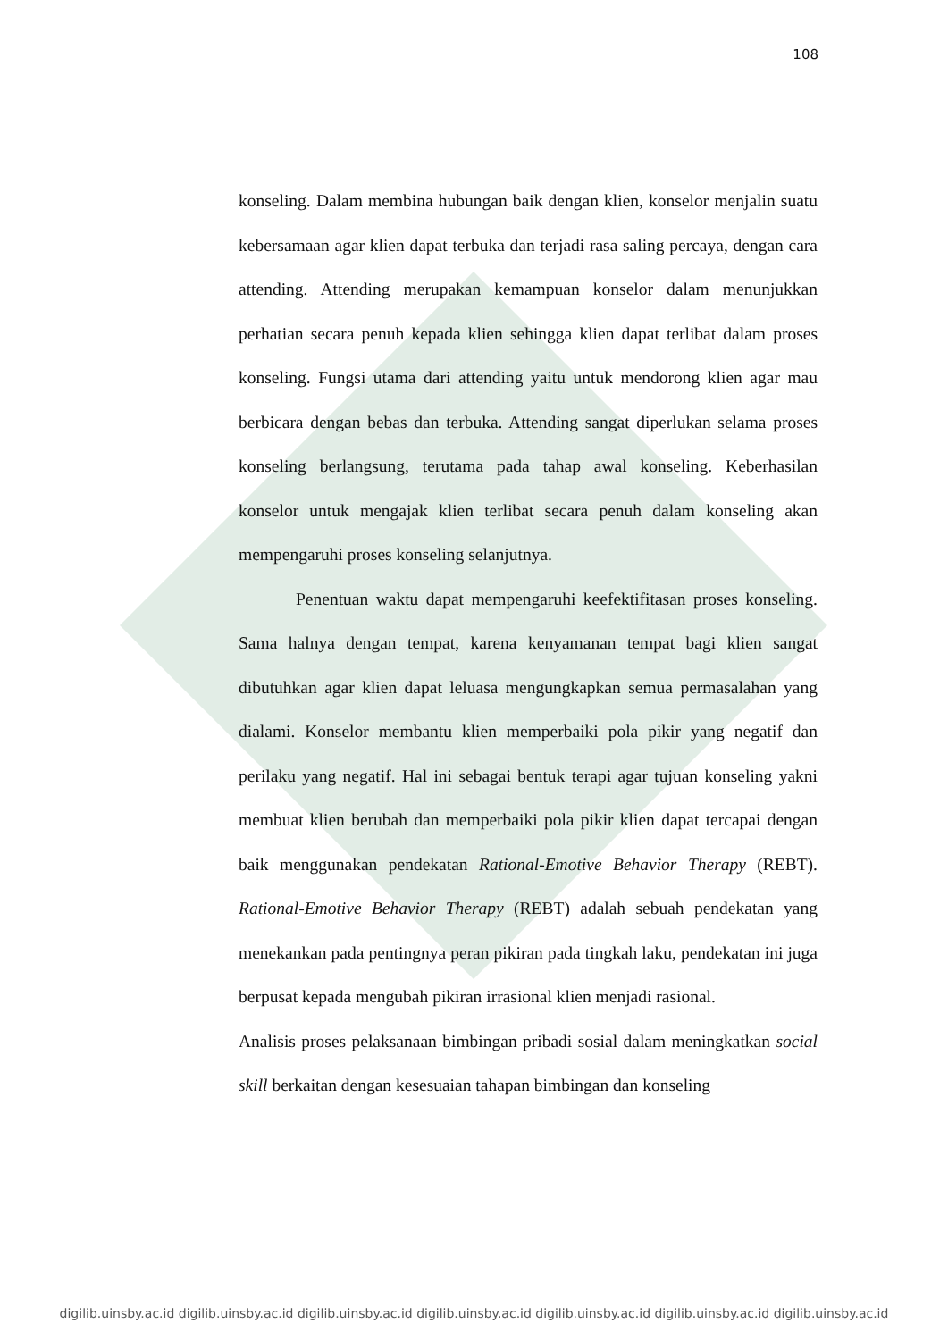108
konseling. Dalam membina hubungan baik dengan klien, konselor menjalin suatu kebersamaan agar klien dapat terbuka dan terjadi rasa saling percaya, dengan cara attending. Attending merupakan kemampuan konselor dalam menunjukkan perhatian secara penuh kepada klien sehingga klien dapat terlibat dalam proses konseling. Fungsi utama dari attending yaitu untuk mendorong klien agar mau berbicara dengan bebas dan terbuka. Attending sangat diperlukan selama proses konseling berlangsung, terutama pada tahap awal konseling. Keberhasilan konselor untuk mengajak klien terlibat secara penuh dalam konseling akan mempengaruhi proses konseling selanjutnya.
Penentuan waktu dapat mempengaruhi keefektifitasan proses konseling. Sama halnya dengan tempat, karena kenyamanan tempat bagi klien sangat dibutuhkan agar klien dapat leluasa mengungkapkan semua permasalahan yang dialami. Konselor membantu klien memperbaiki pola pikir yang negatif dan perilaku yang negatif. Hal ini sebagai bentuk terapi agar tujuan konseling yakni membuat klien berubah dan memperbaiki pola pikir klien dapat tercapai dengan baik menggunakan pendekatan Rational-Emotive Behavior Therapy (REBT). Rational-Emotive Behavior Therapy (REBT) adalah sebuah pendekatan yang menekankan pada pentingnya peran pikiran pada tingkah laku, pendekatan ini juga berpusat kepada mengubah pikiran irrasional klien menjadi rasional.
Analisis proses pelaksanaan bimbingan pribadi sosial dalam meningkatkan social skill berkaitan dengan kesesuaian tahapan bimbingan dan konseling
digilib.uinsby.ac.id digilib.uinsby.ac.id digilib.uinsby.ac.id digilib.uinsby.ac.id digilib.uinsby.ac.id digilib.uinsby.ac.id digilib.uinsby.ac.id